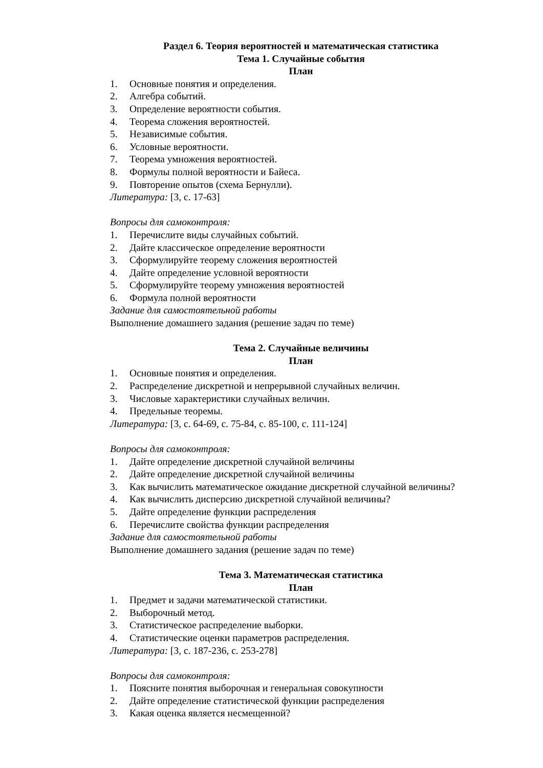Раздел 6. Теория вероятностей и математическая статистика
Тема 1. Случайные события
План
1. Основные понятия и определения.
2. Алгебра событий.
3. Определение вероятности события.
4. Теорема сложения вероятностей.
5. Независимые события.
6. Условные вероятности.
7. Теорема умножения вероятностей.
8. Формулы полной вероятности и Байеса.
9. Повторение опытов (схема Бернулли).
Литература: [3, с. 17-63]
Вопросы для самоконтроля:
1. Перечислите виды случайных событий.
2. Дайте классическое определение вероятности
3. Сформулируйте теорему сложения вероятностей
4. Дайте определение условной вероятности
5. Сформулируйте теорему умножения вероятностей
6. Формула полной вероятности
Задание для самостоятельной работы
Выполнение домашнего задания (решение задач по теме)
Тема 2. Случайные величины
План
1. Основные понятия и определения.
2. Распределение дискретной и непрерывной случайных величин.
3. Числовые характеристики случайных величин.
4. Предельные теоремы.
Литература: [3, с. 64-69, с. 75-84, с. 85-100, с. 111-124]
Вопросы для самоконтроля:
1. Дайте определение дискретной случайной величины
2. Дайте определение дискретной случайной величины
3. Как вычислить математическое ожидание дискретной случайной величины?
4. Как вычислить дисперсию дискретной случайной величины?
5. Дайте определение функции распределения
6. Перечислите свойства функции распределения
Задание для самостоятельной работы
Выполнение домашнего задания (решение задач по теме)
Тема 3. Математическая статистика
План
1. Предмет и задачи математической статистики.
2. Выборочный метод.
3. Статистическое распределение выборки.
4. Статистические оценки параметров распределения.
Литература: [3, с. 187-236, с. 253-278]
Вопросы для самоконтроля:
1. Поясните понятия выборочная и генеральная совокупности
2. Дайте определение статистической функции распределения
3. Какая оценка является несмещенной?